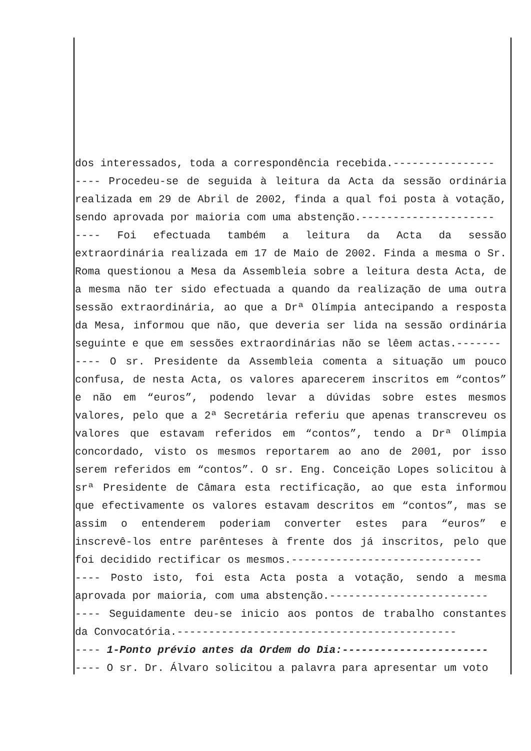dos interessados, toda a correspondência recebida.----------------
---- Procedeu-se de seguida à leitura da Acta da sessão ordinária realizada em 29 de Abril de 2002, finda a qual foi posta à votação, sendo aprovada por maioria com uma abstenção.---------------------
---- Foi efectuada também a leitura da Acta da sessão extraordinária realizada em 17 de Maio de 2002. Finda a mesma o Sr. Roma questionou a Mesa da Assembleia sobre a leitura desta Acta, de a mesma não ter sido efectuada a quando da realização de uma outra sessão extraordinária, ao que a Drª Olímpia antecipando a resposta da Mesa, informou que não, que deveria ser lida na sessão ordinária seguinte e que em sessões extraordinárias não se lêem actas.-------
---- O sr. Presidente da Assembleia comenta a situação um pouco confusa, de nesta Acta, os valores aparecerem inscritos em “contos” e não em “euros”, podendo levar a dúvidas sobre estes mesmos valores, pelo que a 2ª Secretária referiu que apenas transcreveu os valores que estavam referidos em “contos”, tendo a Drª Olímpia concordado, visto os mesmos reportarem ao ano de 2001, por isso serem referidos em “contos”. O sr. Eng. Conceição Lopes solicitou à srª Presidente de Câmara esta rectificação, ao que esta informou que efectivamente os valores estavam descritos em “contos”, mas se assim o entenderem poderiam converter estes para “euros” e inscrevê-los entre parênteses à frente dos já inscritos, pelo que foi decidido rectificar os mesmos.------------------------------
---- Posto isto, foi esta Acta posta a votação, sendo a mesma aprovada por maioria, com uma abstenção.-------------------------
---- Seguidamente deu-se inicio aos pontos de trabalho constantes da Convocatória.--------------------------------------------
---- 1-Ponto prévio antes da Ordem do Dia:-----------------------
---- O sr. Dr. Álvaro solicitou a palavra para apresentar um voto